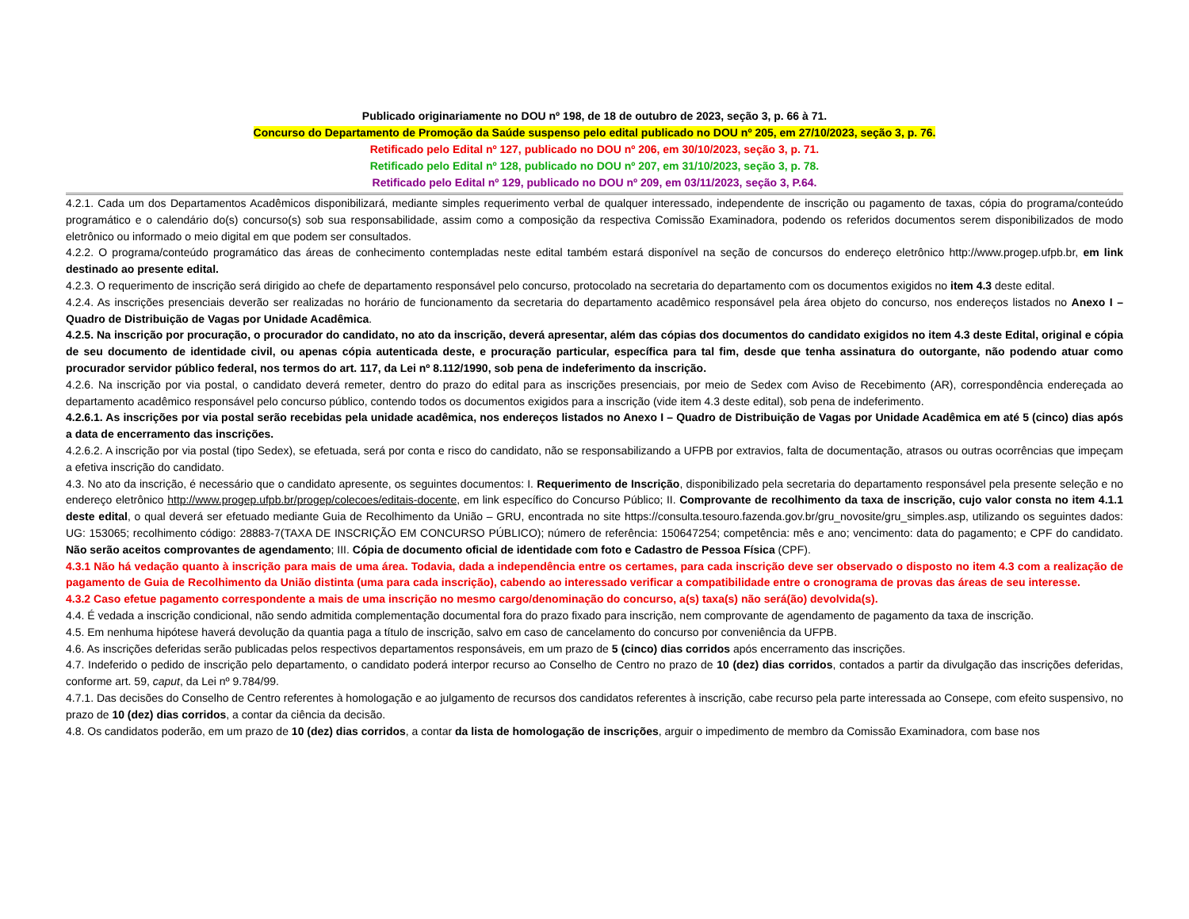Publicado originariamente no DOU nº 198, de 18 de outubro de 2023, seção 3, p. 66 à 71.
Concurso do Departamento de Promoção da Saúde suspenso pelo edital publicado no DOU nº 205, em 27/10/2023, seção 3, p. 76.
Retificado pelo Edital nº 127, publicado no DOU nº 206, em 30/10/2023, seção 3, p. 71.
Retificado pelo Edital nº 128, publicado no DOU nº 207, em 31/10/2023, seção 3, p. 78.
Retificado pelo Edital nº 129, publicado no DOU nº 209, em 03/11/2023, seção 3, P.64.
4.2.1. Cada um dos Departamentos Acadêmicos disponibilizará, mediante simples requerimento verbal de qualquer interessado, independente de inscrição ou pagamento de taxas, cópia do programa/conteúdo programático e o calendário do(s) concurso(s) sob sua responsabilidade, assim como a composição da respectiva Comissão Examinadora, podendo os referidos documentos serem disponibilizados de modo eletrônico ou informado o meio digital em que podem ser consultados.
4.2.2. O programa/conteúdo programático das áreas de conhecimento contempladas neste edital também estará disponível na seção de concursos do endereço eletrônico http://www.progep.ufpb.br, em link destinado ao presente edital.
4.2.3. O requerimento de inscrição será dirigido ao chefe de departamento responsável pelo concurso, protocolado na secretaria do departamento com os documentos exigidos no item 4.3 deste edital.
4.2.4. As inscrições presenciais deverão ser realizadas no horário de funcionamento da secretaria do departamento acadêmico responsável pela área objeto do concurso, nos endereços listados no Anexo I – Quadro de Distribuição de Vagas por Unidade Acadêmica.
4.2.5. Na inscrição por procuração, o procurador do candidato, no ato da inscrição, deverá apresentar, além das cópias dos documentos do candidato exigidos no item 4.3 deste Edital, original e cópia de seu documento de identidade civil, ou apenas cópia autenticada deste, e procuração particular, específica para tal fim, desde que tenha assinatura do outorgante, não podendo atuar como procurador servidor público federal, nos termos do art. 117, da Lei nº 8.112/1990, sob pena de indeferimento da inscrição.
4.2.6. Na inscrição por via postal, o candidato deverá remeter, dentro do prazo do edital para as inscrições presenciais, por meio de Sedex com Aviso de Recebimento (AR), correspondência endereçada ao departamento acadêmico responsável pelo concurso público, contendo todos os documentos exigidos para a inscrição (vide item 4.3 deste edital), sob pena de indeferimento.
4.2.6.1. As inscrições por via postal serão recebidas pela unidade acadêmica, nos endereços listados no Anexo I – Quadro de Distribuição de Vagas por Unidade Acadêmica em até 5 (cinco) dias após a data de encerramento das inscrições.
4.2.6.2. A inscrição por via postal (tipo Sedex), se efetuada, será por conta e risco do candidato, não se responsabilizando a UFPB por extravios, falta de documentação, atrasos ou outras ocorrências que impeçam a efetiva inscrição do candidato.
4.3. No ato da inscrição, é necessário que o candidato apresente, os seguintes documentos: I. Requerimento de Inscrição, disponibilizado pela secretaria do departamento responsável pela presente seleção e no endereço eletrônico http://www.progep.ufpb.br/progep/colecoes/editais-docente, em link específico do Concurso Público; II. Comprovante de recolhimento da taxa de inscrição, cujo valor consta no item 4.1.1 deste edital, o qual deverá ser efetuado mediante Guia de Recolhimento da União – GRU, encontrada no site https://consulta.tesouro.fazenda.gov.br/gru_novosite/gru_simples.asp, utilizando os seguintes dados: UG: 153065; recolhimento código: 28883-7(TAXA DE INSCRIÇÃO EM CONCURSO PÚBLICO); número de referência: 150647254; competência: mês e ano; vencimento: data do pagamento; e CPF do candidato. Não serão aceitos comprovantes de agendamento; III. Cópia de documento oficial de identidade com foto e Cadastro de Pessoa Física (CPF).
4.3.1 Não há vedação quanto à inscrição para mais de uma área. Todavia, dada a independência entre os certames, para cada inscrição deve ser observado o disposto no item 4.3 com a realização de pagamento de Guia de Recolhimento da União distinta (uma para cada inscrição), cabendo ao interessado verificar a compatibilidade entre o cronograma de provas das áreas de seu interesse.
4.3.2 Caso efetue pagamento correspondente a mais de uma inscrição no mesmo cargo/denominação do concurso, a(s) taxa(s) não será(ão) devolvida(s).
4.4. É vedada a inscrição condicional, não sendo admitida complementação documental fora do prazo fixado para inscrição, nem comprovante de agendamento de pagamento da taxa de inscrição.
4.5. Em nenhuma hipótese haverá devolução da quantia paga a título de inscrição, salvo em caso de cancelamento do concurso por conveniência da UFPB.
4.6. As inscrições deferidas serão publicadas pelos respectivos departamentos responsáveis, em um prazo de 5 (cinco) dias corridos após encerramento das inscrições.
4.7. Indeferido o pedido de inscrição pelo departamento, o candidato poderá interpor recurso ao Conselho de Centro no prazo de 10 (dez) dias corridos, contados a partir da divulgação das inscrições deferidas, conforme art. 59, caput, da Lei nº 9.784/99.
4.7.1. Das decisões do Conselho de Centro referentes à homologação e ao julgamento de recursos dos candidatos referentes à inscrição, cabe recurso pela parte interessada ao Consepe, com efeito suspensivo, no prazo de 10 (dez) dias corridos, a contar da ciência da decisão.
4.8. Os candidatos poderão, em um prazo de 10 (dez) dias corridos, a contar da lista de homologação de inscrições, arguir o impedimento de membro da Comissão Examinadora, com base nos